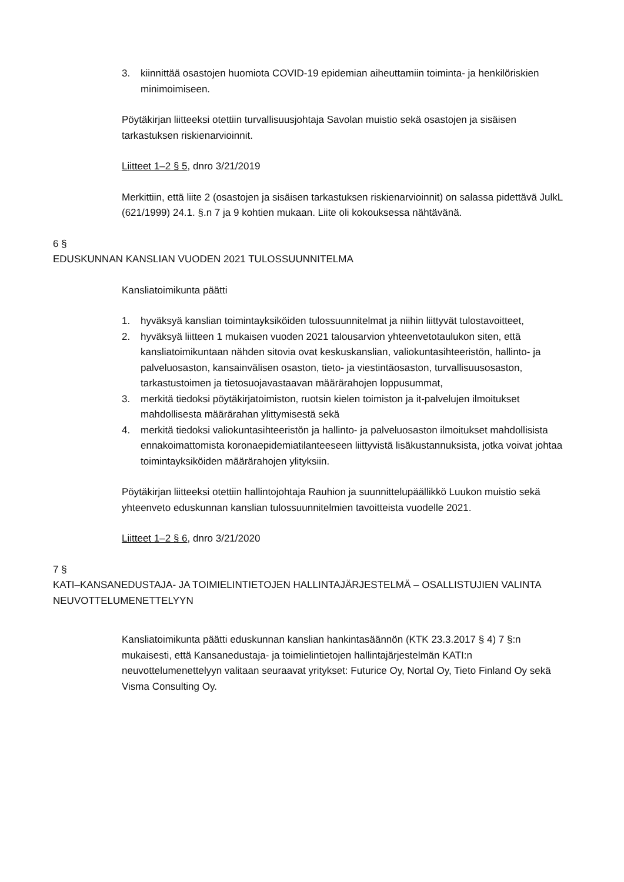3. kiinnittää osastojen huomiota COVID-19 epidemian aiheuttamiin toiminta- ja henkilöriskien minimoimiseen.
Pöytäkirjan liitteeksi otettiin turvallisuusjohtaja Savolan muistio sekä osastojen ja sisäisen tarkastuksen riskienarvioinnit.
Liitteet 1–2 § 5, dnro 3/21/2019
Merkittiin, että liite 2 (osastojen ja sisäisen tarkastuksen riskienarvioinnit) on salassa pidettävä JulkL (621/1999) 24.1. §.n 7 ja 9 kohtien mukaan. Liite oli kokouksessa nähtävänä.
6 §
EDUSKUNNAN KANSLIAN VUODEN 2021 TULOSSUUNNITELMA
Kansliatoimikunta päätti
1. hyväksyä kanslian toimintayksiköiden tulossuunnitelmat ja niihin liittyvät tulostavoitteet,
2. hyväksyä liitteen 1 mukaisen vuoden 2021 talousarvion yhteenvetotaulukon siten, että kansliatoimikuntaan nähden sitovia ovat keskuskanslian, valiokuntasihteeristön, hallinto- ja palveluosaston, kansainvälisen osaston, tieto- ja viestintäosaston, turvallisuusosaston, tarkastustoimen ja tietosuojavastaavan määrärahojen loppusummat,
3. merkitä tiedoksi pöytäkirjatoimiston, ruotsin kielen toimiston ja it-palvelujen ilmoitukset mahdollisesta määrärahan ylittymisestä sekä
4. merkitä tiedoksi valiokuntasihteeristön ja hallinto- ja palveluosaston ilmoitukset mahdollisista ennakoimattomista koronaepidemiatilanteeseen liittyvistä lisäkustannuksista, jotka voivat johtaa toimintayksiköiden määrärahojen ylityksiin.
Pöytäkirjan liitteeksi otettiin hallintojohtaja Rauhion ja suunnittelupäällikkö Luukon muistio sekä yhteenveto eduskunnan kanslian tulossuunnitelmien tavoitteista vuodelle 2021.
Liitteet 1–2 § 6, dnro 3/21/2020
7 §
KATI–KANSANEDUSTAJA- JA TOIMIELINTIETOJEN HALLINTAJÄRJESTELMÄ – OSALLISTUJIEN VALINTA NEUVOTTELUMENETTELYYN
Kansliatoimikunta päätti eduskunnan kanslian hankintasäännön (KTK 23.3.2017 § 4) 7 §:n mukaisesti, että Kansanedustaja- ja toimielintietojen hallintajärjestelmän KATI:n neuvottelumenettelyyn valitaan seuraavat yritykset: Futurice Oy, Nortal Oy, Tieto Finland Oy sekä Visma Consulting Oy.